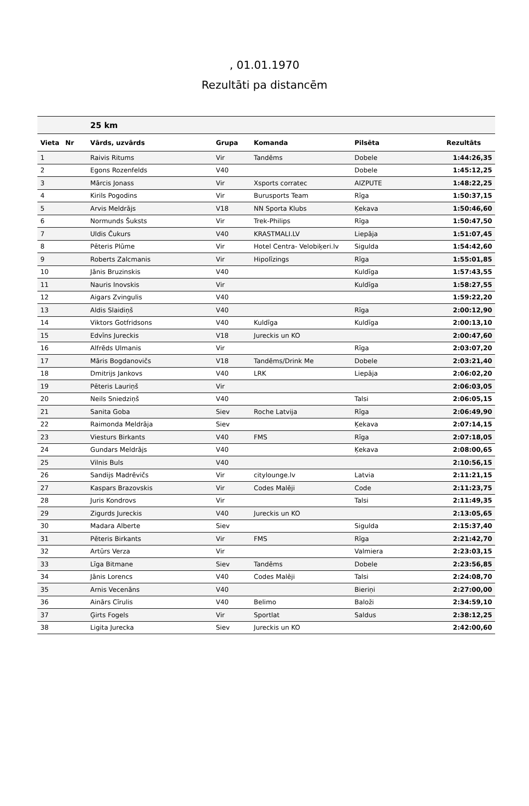, 01.01.1970
Rezultāti pa distancēm
| | | 25 km | | | | |
| --- | --- | --- | --- | --- | --- | --- |
| Vieta | Nr | Vārds, uzvārds | Grupa | Komanda | Pilsēta | Rezultāts |
| 1 | | Raivis Ritums | Vir | Tandēms | Dobele | 1:44:26,35 |
| 2 | | Egons Rozenfelds | V40 | | Dobele | 1:45:12,25 |
| 3 | | Mārcis Jonass | Vir | Xsports corratec | AIZPUTE | 1:48:22,25 |
| 4 | | Kirils Pogodins | Vir | Burusports Team | Rīga | 1:50:37,15 |
| 5 | | Arvis Meldrājs | V18 | NN Sporta Klubs | Ķekava | 1:50:46,60 |
| 6 | | Normunds Šuksts | Vir | Trek-Philips | Rīga | 1:50:47,50 |
| 7 | | Uldis Čukurs | V40 | KRASTMALI.LV | Liepāja | 1:51:07,45 |
| 8 | | Pēteris Plūme | Vir | Hotel Centra- Velobiķeri.lv | Sigulda | 1:54:42,60 |
| 9 | | Roberts Zalcmanis | Vir | Hipolīzings | Rīga | 1:55:01,85 |
| 10 | | Jānis Bruzinskis | V40 | | Kuldīga | 1:57:43,55 |
| 11 | | Nauris Inovskis | Vir | | Kuldīga | 1:58:27,55 |
| 12 | | Aigars Zvingulis | V40 | | | 1:59:22,20 |
| 13 | | Aldis Slaidiņš | V40 | | Rīga | 2:00:12,90 |
| 14 | | Viktors Gotfridsons | V40 | Kuldīga | Kuldīga | 2:00:13,10 |
| 15 | | Edvīns Jureckis | V18 | Jureckis un KO | | 2:00:47,60 |
| 16 | | Alfrēds Ulmanis | Vir | | Rīga | 2:03:07,20 |
| 17 | | Māris Bogdanovičs | V18 | Tandēms/Drink Me | Dobele | 2:03:21,40 |
| 18 | | Dmitrijs Jankovs | V40 | LRK | Liepāja | 2:06:02,20 |
| 19 | | Pēteris Lauriņš | Vir | | | 2:06:03,05 |
| 20 | | Neils Sniedziņš | V40 | | Talsi | 2:06:05,15 |
| 21 | | Sanita Goba | Siev | Roche Latvija | Rīga | 2:06:49,90 |
| 22 | | Raimonda Meldrāja | Siev | | Ķekava | 2:07:14,15 |
| 23 | | Viesturs Birkants | V40 | FMS | Rīga | 2:07:18,05 |
| 24 | | Gundars Meldrājs | V40 | | Ķekava | 2:08:00,65 |
| 25 | | Vilnis Buls | V40 | | | 2:10:56,15 |
| 26 | | Sandijs Madrēvičs | Vir | citylounge.lv | Latvia | 2:11:21,15 |
| 27 | | Kaspars Brazovskis | Vir | Codes Malēji | Code | 2:11:23,75 |
| 28 | | Juris Kondrovs | Vir | | Talsi | 2:11:49,35 |
| 29 | | Zigurds Jureckis | V40 | Jureckis un KO | | 2:13:05,65 |
| 30 | | Madara Alberte | Siev | | Sigulda | 2:15:37,40 |
| 31 | | Pēteris Birkants | Vir | FMS | Rīga | 2:21:42,70 |
| 32 | | Artūrs Verza | Vir | | Valmiera | 2:23:03,15 |
| 33 | | Līga Bitmane | Siev | Tandēms | Dobele | 2:23:56,85 |
| 34 | | Jānis Lorencs | V40 | Codes Malēji | Talsi | 2:24:08,70 |
| 35 | | Arnis Vecenāns | V40 | | Bieriņi | 2:27:00,00 |
| 36 | | Ainārs Cīrulis | V40 | Belimo | Baloži | 2:34:59,10 |
| 37 | | Ģirts Fogels | Vir | Sportlat | Saldus | 2:38:12,25 |
| 38 | | Ligita Jurecka | Siev | Jureckis un KO | | 2:42:00,60 |